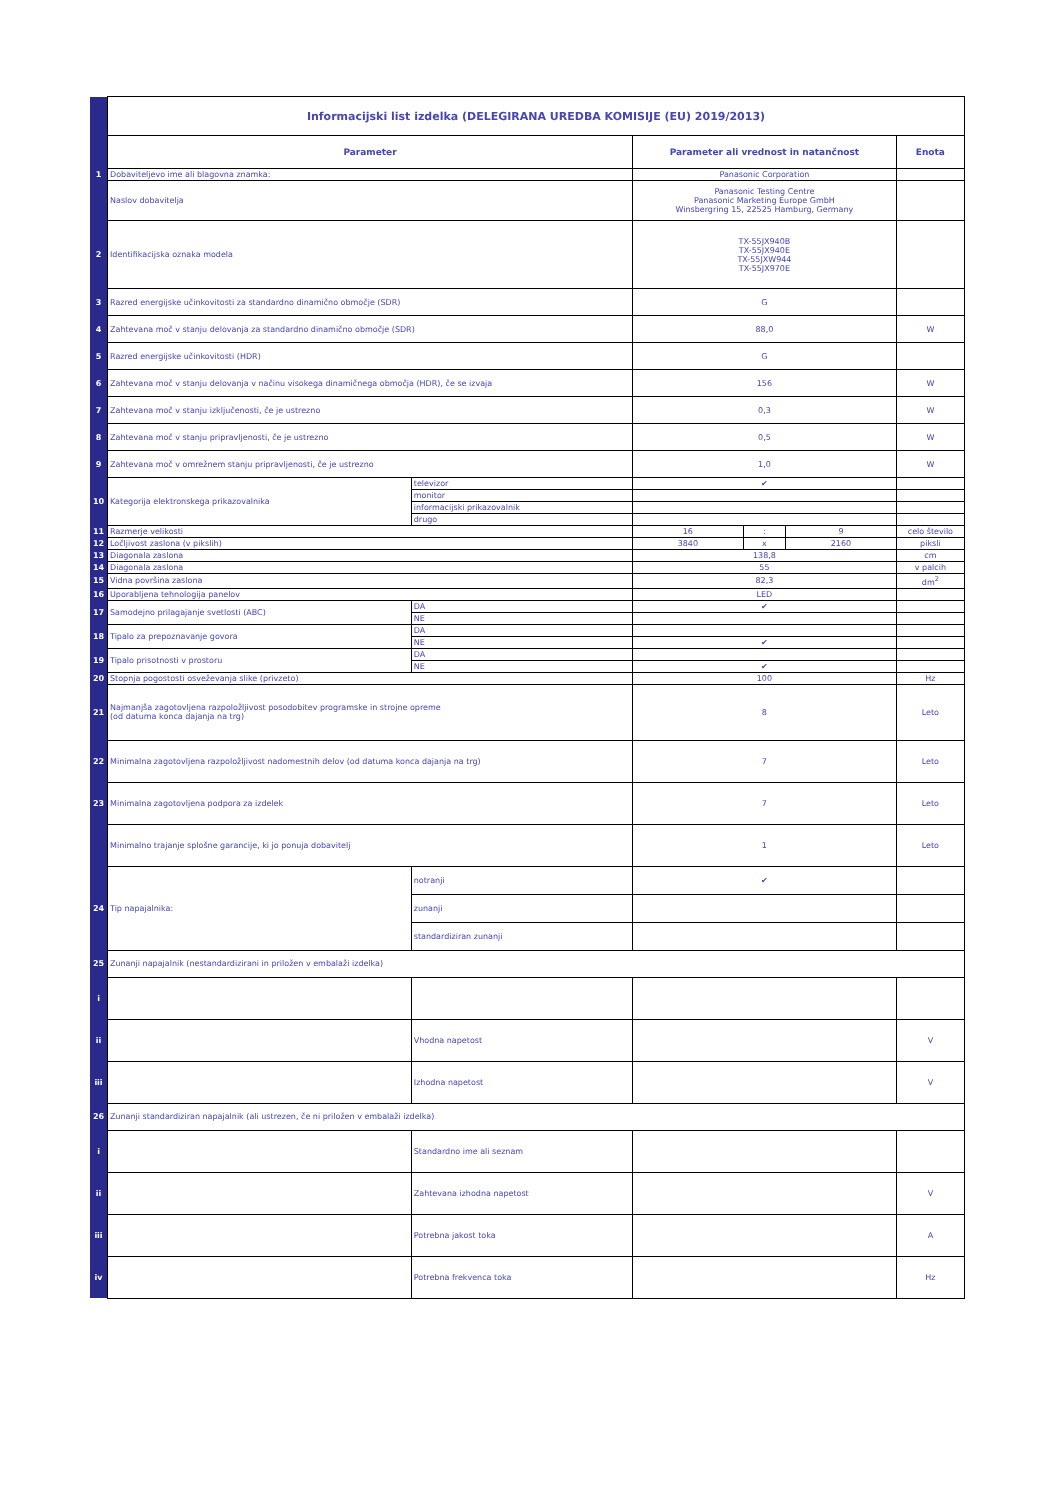| | Informacijski list izdelka (DELEGIRANA UREDBA KOMISIJE (EU) 2019/2013) | | | | | |
| | Parameter | | Parameter ali vrednost in natančnost | | | Enota |
| 1 | Dobaviteljevo ime ali blagovna znamka: | | Panasonic Corporation | | | |
| | Naslov dobavitelja | | Panasonic Testing Centre Panasonic Marketing Europe GmbH Winsbergring 15, 22525 Hamburg, Germany | | | |
| 2 | Identifikacijska oznaka modela | | TX-55JX940B TX-55JX940E TX-55JXW944 TX-55JX970E | | | |
| 3 | Razred energijske učinkovitosti za standardno dinamično območje (SDR) | | G | | | |
| 4 | Zahtevana moč v stanju delovanja za standardno dinamično območje (SDR) | | 88,0 | | | W |
| 5 | Razred energijske učinkovitosti (HDR) | | G | | | |
| 6 | Zahtevana moč v stanju delovanja v načinu visokega dinamičnega območja (HDR), če se izvaja | | 156 | | | W |
| 7 | Zahtevana moč v stanju izključenosti, če je ustrezno | | 0,3 | | | W |
| 8 | Zahtevana moč v stanju pripravljenosti, če je ustrezno | | 0,5 | | | W |
| 9 | Zahtevana moč v omrežnem stanju pripravljenosti, če je ustrezno | | 1,0 | | | W |
| 10 | Kategorija elektronskega prikazovalnika | televizor | ✔ | | | |
| | | monitor | | | | |
| | | informacijski prikazovalnik | | | | |
| | | drugo | | | | |
| 11 | Razmerje velikosti | | 16 | : | 9 | celo število |
| 12 | Ločljivost zaslona (v pikslih) | | 3840 | x | 2160 | piksli |
| 13 | Diagonala zaslona | | 138,8 | | | cm |
| 14 | Diagonala zaslona | | 55 | | | v palcih |
| 15 | Vidna površina zaslona | | 82,3 | | | dm<sup>2</sup> |
| 16 | Uporabljena tehnologija panelov | | LED | | | |
| 17 | Samodejno prilagajanje svetlosti (ABC) | DA | ✔ | | | |
| | | NE | | | | |
| 18 | Tipalo za prepoznavanje govora | DA | | | | |
| | | NE | ✔ | | | |
| 19 | Tipalo prisotnosti v prostoru | DA | | | | |
| | | NE | ✔ | | | |
| 20 | Stopnja pogostosti osveževanja slike (privzeto) | | 100 | | | Hz |
| 21 | Najmanjša zagotovljena razpoložljivost posodobitev programske in strojne opreme (od datuma konca dajanja na trg) | | 8 | | | Leto |
| 22 | Minimalna zagotovljena razpoložljivost nadomestnih delov (od datuma konca dajanja na trg) | | 7 | | | Leto |
| 23 | Minimalna zagotovljena podpora za izdelek | | 7 | | | Leto |
| | Minimalno trajanje splošne garancije, ki jo ponuja dobavitelj | | 1 | | | Leto |
| 24 | Tip napajalnika: | notranji | ✔ | | | |
| | | zunanji | | | | |
| | | standardiziran zunanji | | | | |
| 25 | Zunanji napajalnik (nestandardizirani in priložen v embalaži izdelka) | | | | | |
| i | | | | | | |
| ii | | Vhodna napetost | | | | V |
| iii | | Izhodna napetost | | | | V |
| 26 | Zunanji standardiziran napajalnik (ali ustrezen, če ni priložen v embalaži izdelka) | | | | | |
| i | | Standardno ime ali seznam | | | | |
| ii | | Zahtevana izhodna napetost | | | | V |
| iii | | Potrebna jakost toka | | | | A |
| iv | | Potrebna frekvenca toka | | | | Hz |